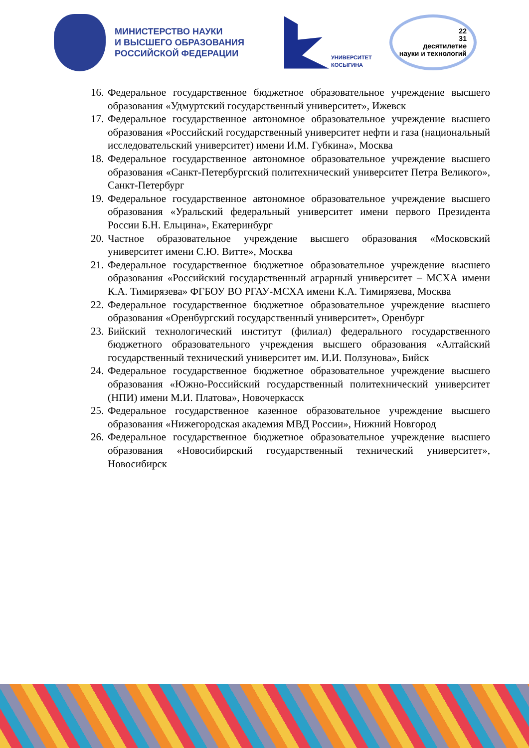МИНИСТЕРСТВО НАУКИ
И ВЫСШЕГО ОБРАЗОВАНИЯ
РОССИЙСКОЙ ФЕДЕРАЦИИ
УНИВЕРСИТЕТ
КОСЫГИНА
22
31
десятилетие
науки и технологий
16. Федеральное государственное бюджетное образовательное учреждение высшего образования «Удмуртский государственный университет», Ижевск
17. Федеральное государственное автономное образовательное учреждение высшего образования «Российский государственный университет нефти и газа (национальный исследовательский университет) имени И.М. Губкина», Москва
18. Федеральное государственное автономное образовательное учреждение высшего образования «Санкт-Петербургский политехнический университет Петра Великого», Санкт-Петербург
19. Федеральное государственное автономное образовательное учреждение высшего образования «Уральский федеральный университет имени первого Президента России Б.Н. Ельцина», Екатеринбург
20. Частное образовательное учреждение высшего образования «Московский университет имени С.Ю. Витте», Москва
21. Федеральное государственное бюджетное образовательное учреждение высшего образования «Российский государственный аграрный университет – МСХА имени К.А. Тимирязева» ФГБОУ ВО РГАУ-МСХА имени К.А. Тимирязева, Москва
22. Федеральное государственное бюджетное образовательное учреждение высшего образования «Оренбургский государственный университет», Оренбург
23. Бийский технологический институт (филиал) федерального государственного бюджетного образовательного учреждения высшего образования «Алтайский государственный технический университет им. И.И. Ползунова», Бийск
24. Федеральное государственное бюджетное образовательное учреждение высшего образования «Южно-Российский государственный политехнический университет (НПИ) имени М.И. Платова», Новочеркасск
25. Федеральное государственное казенное образовательное учреждение высшего образования «Нижегородская академия МВД России», Нижний Новгород
26. Федеральное государственное бюджетное образовательное учреждение высшего образования «Новосибирский государственный технический университет», Новосибирск